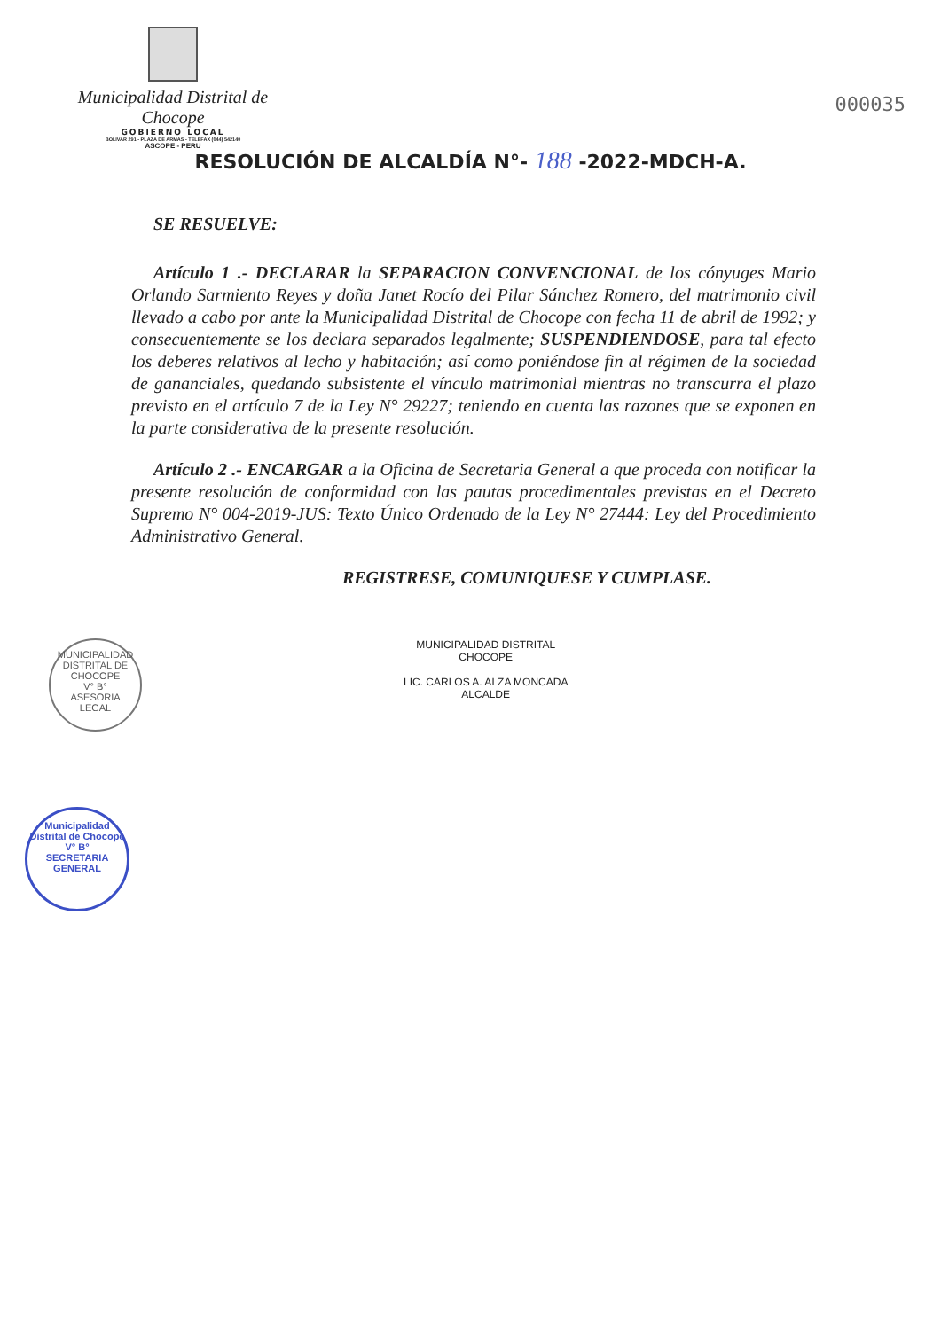Municipalidad Distrital de Chocope
GOBIERNO LOCAL
BOLIVAR 291 - PLAZA DE ARMAS - TELEFAX (044) 542140
ASCOPE - PERU
000035
RESOLUCIÓN DE ALCALDÍA N°- 188 -2022-MDCH-A.
SE RESUELVE:
Artículo 1 .- DECLARAR la SEPARACION CONVENCIONAL de los cónyuges Mario Orlando Sarmiento Reyes y doña Janet Rocío del Pilar Sánchez Romero, del matrimonio civil llevado a cabo por ante la Municipalidad Distrital de Chocope con fecha 11 de abril de 1992; y consecuentemente se los declara separados legalmente; SUSPENDIENDOSE, para tal efecto los deberes relativos al lecho y habitación; así como poniéndose fin al régimen de la sociedad de gananciales, quedando subsistente el vínculo matrimonial mientras no transcurra el plazo previsto en el artículo 7 de la Ley N° 29227; teniendo en cuenta las razones que se exponen en la parte considerativa de la presente resolución.
Artículo 2 .- ENCARGAR a la Oficina de Secretaria General a que proceda con notificar la presente resolución de conformidad con las pautas procedimentales previstas en el Decreto Supremo N° 004-2019-JUS: Texto Único Ordenado de la Ley N° 27444: Ley del Procedimiento Administrativo General.
REGISTRESE, COMUNIQUESE Y CUMPLASE.
MUNICIPALIDAD DISTRITAL
CHOCOPE
LIC. CARLOS A. ALZA MONCADA
ALCALDE
MUNICIPALIDAD DISTRITAL DE CHOCOPE
V° B°
ASESORIA
LEGAL
Municipalidad Distrital de Chocope
V° B°
SECRETARIA
GENERAL